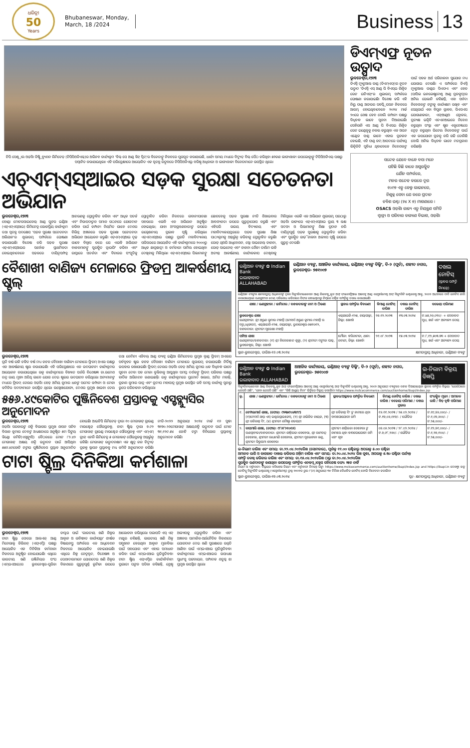ଧରିତ୍ରୀ
50
Years
Bhubaneswar, Monday,
March, 18 /2024
Business 13
ଟିପି ସେଣ୍ଟ୍ରାଲ ଓଡ଼ିଶା ଡିଷ୍ଟ୍ରିବ୍ୟୁଶନ ଲିମିଟେଡ୍ (ଟିପିସିଓଡିଏଲ୍)ର ଅଭିନବ କାର୍ଯ୍ୟକ୍ରମ 'ବିଲ୍ ପେ ଆଣ୍ଡ ୱିନ୍ ସ୍କିମ୍'ର ବିଜେତାଙ୍କୁ ନିକଟରେ ପୁରସ୍କୃତ କରାଯାଇଛି, ଧାର୍ଯ୍ୟ ସମୟ ମଧ୍ୟରେ ବିଦ୍ୟୁତ୍ ବିଲ୍ ପୈଠ କରିଥିବା ୫୬ଜଣ ଭାଗ୍ୟଶାଳୀ ଉପଭୋକ୍ତାଙ୍କୁ ଟିପିସିଓଡିଏଲ୍ ପକ୍ଷରୁ ସମ୍ମାନିତ କରାଯାଇଥିଲା। ଏହି ପରିପ୍ରେକ୍ଷୀରେ ଆୟୋଜିତ ଏକ ସ୍ୱତନ୍ତ୍ର ଉତ୍ସବରେ ଟିପିସିଓଡିଏଲ୍ର ବରିଷ୍ଠ ଅଧିକାରୀ ଓ ଭାଗ୍ୟଶାଳୀ ବିଜେତାମାନେ ଉପସ୍ଥିତ ଥିଲେ।
ଏଚ୍ଏମ୍ଏସ୍ଆଇର ସଡ଼କ ସୁରକ୍ଷା ସଚେତନତା ଅଭିଯାନ
ଭୁବନେଶ୍ୱର,୧୭।୩
ହୋଣ୍ଡା ମୋଟରସାଇକେଲ୍ ଆଣ୍ଡ ସ୍କୁଟର ଇଣ୍ଡିଆ (ଏଚ୍ଏମ୍ଏସ୍ଆଇ) ଲିମିଟେଡ୍ର ଲୋକପ୍ରିୟ କାର୍ଯ୍ୟକ୍ରମ ତଥା ସ୍ୱତନ୍ତ୍ର ପଦକ୍ଷେପ 'ସଡ଼କ ସୁରକ୍ଷା ସଚେତନତା ଅଭିଯାନ'ର ଶୁଭାରମ୍ଭ ସମ୍ପର୍କରେ ଘୋଷଣା କରାଯାଇଛି। ବିଶେଷ କରି ସଡ଼କ ସୁରକ୍ଷା ଏଚ୍ଏମ୍ଏସ୍ଆଇର ସର୍ବୋଚ୍ଚ ପ୍ରାଥମିକତା ହୋଇଥିବାବେଳେ ସଡ଼କରେ ଦାୟିତ୍ୱସମ୍ପନ୍ନ ଆଚରଣକୁ ପ୍ରୋତ୍ସାହିତ କରିବା ଏବଂ ଅଧିକ ସତର୍କ ଏବଂ ନିରାପଦାତ୍ମକ ସମାଜ ଗଠନରେ ଯୋଗଦାନ କରିବା ପାଇଁ କମ୍ପାନୀ ନିୟମିତ ଭାବେ ଦେଶର ବିଭିନ୍ନ ଅଞ୍ଚଳରେ ସଡ଼କ ସୁରକ୍ଷା ସଚେତନତା ଅଭିଯାନ ଆୟୋଜନ କରୁଛି। ଏଚ୍ଏମ୍ଏସ୍ଆଇ ଦୃଢ଼ ଭାବେ ବିଶ୍ୱାସ କରେ ଯେ ଏଭଳି ଅଭିଯାନ ବାଳକମାନଙ୍କୁ ସୁରକ୍ଷିତ ଡ୍ରାଇଭିଂ କରିବା ଏବଂ ରାସ୍ତାରେ ସତର୍କତା ଏବଂ ବିଚାରର ସଂସ୍କୃତିକୁ ପ୍ରୋତ୍ସାହିତ କରିବ। ନିକଟରେ ଭବାନୀପାଟଣା ସହରରେ ଏଭଳି ଏକ ଅଭିଯାନ ଅନୁଷ୍ଠିତ ହୋଇଥିଲା; ଯାହା ଅଂଶଗ୍ରହଣକାରୀଙ୍କ ଉପରେ ଉଲ୍ଲେଖନୀୟ ପ୍ରଭାବ ସୃଷ୍ଟି କରିଥିଲା। ଏଚ୍ଏମ୍ଏସ୍ଆଇ ପକ୍ଷରୁ ପ୍ରଗତି ମହାବିଦ୍ୟାଳୟ ପରିସରରେ ଆୟୋଜିତ ଏହି କାର୍ଯ୍ୟକ୍ରମରେ ୨୦୦୦ରୁ ଅଧିକ ଛାତ୍ରଛାତ୍ରୀ ଓ କର୍ମଚାରୀ ସାମିଲ ହୋଇଥିବା ଦେଖିବାକୁ ମିଳିଥିଲା। ଏଚ୍ଏମ୍ଏସ୍ଆଇ ପିଲାମାନଙ୍କୁ ଛୋଟବେଳୁ ସଡ଼କ ସୁରକ୍ଷା ନୀତି ଶିଖାଇବାର ଆବଶ୍ୟକତା ଉପରେ ଗୁରୁତ୍ୱାରୋପ କରୁଛି ଏବଂ ଏହିପରି ଉଭୟ ବିଦ୍ୟାଳୟ ଏବଂ ମହାବିଦ୍ୟାଳୟସ୍ତରରେ ସଡ଼କ ସୁରକ୍ଷା ଶିକ୍ଷା ପାଠ୍ୟକ୍ରମକୁ ଅନ୍ତର୍ଭୁକ୍ତ କରିବାକୁ ପ୍ରୋତ୍ସାହିତ କରୁଛି। ରୋଡ୍ ଥିଓରି ଅଧିବେଶନ, ସ୍ଲୋ ସାଇକେଲ୍ ଚାଳନା, ରୋଡ୍ ସାଇନେଜ୍ ଏବଂ ଚାଳନା ଶୈଳୀ ତାଲିମ ଭଳି ଅତ୍ୟନ୍ତ ଆକର୍ଷଣୀୟ କାର୍ଯ୍ୟକଳାପ ଦେଖିବାକୁ ମିଳିଥିଲା। ଏଭଳି ଏକ ଅଭିଯାନ ଶୁଭାରମ୍ଭ ପରଠାରୁ ଓଡ଼ିଶା ରାଜ୍ୟରେ ଏଚ୍ଏମ୍ଏସ୍ଆଇ ପ୍ରାୟ ୩ ଲକ୍ଷ ସଦସ୍ୟ ଓ ପିଲାମାନଙ୍କୁ ଶିକ୍ଷା ପ୍ରଦାନ କରି ଦାୟିତ୍ୱପୂର୍ଣ୍ଣ ସଡ଼କ ସୁରକ୍ଷାକୁ ପ୍ରୋତ୍ସାହିତ କରିବା ଏବଂ ସୁରକ୍ଷିତ ଗାଡ଼ି ଚାଳନା ଅଭ୍ୟାସ ସୃଷ୍ଟି ଉପରେ ଗୁରୁତ୍ୱ ଦେଉଛି।
ଡିଏମ୍ଏଫ୍ର ନୂତନ ଉତ୍ପାଦ
ଭୁବନେଶ୍ୱର,୧୭।୩
ଡିଏସ୍ପି ମ୍ୟୁଚୁଆଲ ଫଣ୍ଡ (ଡିଏମ୍ଏଫ୍)ର ନୂତନ ଉତ୍ପାଦ 'ଡିଏସ୍ପି ଏସ୍ ଆଣ୍ଡ ପି ବିଏସ୍ଇ ଲିକ୍ୱିଡ ରେଟ ଇଟିଏଫ୍'ର ଶୁଭାରମ୍ଭ ସମ୍ପର୍କରେ ଘୋଷଣା କରାଯାଇଛି। ବିଶେଷ କରି ଏହି ନିୟୁ ଫଣ୍ଡ ଅଫରର ସବସ୍କ୍ରିପସନ ନିକଟରେ ଆରମ୍ଭ ହୋଇଥିବାବେଳେ ୨୦୨୪ ମାର୍ଚ୍ଚ ୨୦ରେ ଶେଷ ହେବ ବୋଲି କମ୍ପାନୀ ପକ୍ଷରୁ ବିଧିବଦ୍ଧ ଭାବେ ସୂଚନା ଦିଆଯାଇଛି। ସେହିଭଳି ଏସ ଆଣ୍ଡ ପି ବିଏସଇ ଲିକ୍ୱିଡ ରେଟ ଇଣ୍ଡେକ୍ସକୁ ନକଲ କରୁଥିବା ଏକ ଓପନ ଏଣ୍ଡେଡ ଫଣ୍ଡ ଭାବେ ଏହାର ପ୍ରଚଳନ ହୋଇଛି, ଏହି ଫଣ୍ଡ କମ୍ ଆପଦରେ ପର୍ଯ୍ୟାପ୍ତ ଲିକ୍ୱିଡିଟି ସୁବିଧା ଥିବାବେଳେ ନିବେଶକଙ୍କ ପାଇଁ ସହଜ ଅର୍ଥ ପରିଚାଳନା ସୁଯୋଗ ମଧ୍ୟ ଯୋଗାଇ ଦେଉଛି। ଏ ସମ୍ପର୍କରେ ଡିଏସ୍ପି ମ୍ୟୁଚୁଆଲ ଫଣ୍ଡର ସିଏଫଏ ଏବଂ ହେଡ (ପାସିଭ ଇନଭେଷ୍ଟମେଣ୍ଟ ଆଣ୍ଡ ପ୍ରଡକ୍ଟସ୍)ର ଅନିଲ ଘେଲାନି କହିଛନ୍ତି, ଏହା ସର୍ବଦା ନିବେଶକଙ୍କ ଟଙ୍କାକୁ କାର୍ଯ୍ୟକ୍ଷମ ରଖିବ ଏବଂ ସେଥିପାଇଁ ଏହା ବିପୁଳ ଗ୍ରାହକ, ପିଏସଏସ ଯୋଗାଣକାରୀ, ଏଫ୍ଆଣ୍ଡଓ ବ୍ରୋକର, ପ୍ରତ୍ୟକ୍ଷ ଇକ୍ୱିଟି ଏଚଏନଆଇରେ ନିବେଶ କରୁଥିବା ସଂସ୍ଥା ଏବଂ ଷ୍ଟକ ଏକ୍ସଚେଞ୍ଜରେ ଟ୍ରେଡ୍ କରୁଥିବା ରିଟେଲ ନିବେଶକଙ୍କ ପାଇଁ ଏକ ଉପଯୋଗୀ ପ୍ରଡକ୍ଟ କରି ଗଢି ତୋଳିଛି ବୋଲି ଅନିଲ ବିଧିବଦ୍ଧ ଭାବେ ମତପ୍ରକାଶ କରିଛନ୍ତି।
ସନ୍ଦେହ ଯେବେ ବାନ୍ଧେ ବସା ମନେ
ଘଟିଛି କିଛି କାଳେ ଅସୁରକ୍ଷିତ
ଯୌନ ସମ୍ପର୍କରେ,
ମନର ସନ୍ଦେହ କରରେ ଦୂର
୧୦୯୭ ଏଡ୍ସ ହେଲ୍ପ ଲାଇନରେ,
ନିଶୁଳ୍କ ସେବା ଯେ କରେ ପ୍ରଦାନ
ଚବିଶ ଘଣ୍ଟା (୨୪ X ୭) ମାଗଣାରେ ।
OSACS ଓଡ଼ିଶା ରାଜ୍ୟ ଏଡ୍ସ ନିୟନ୍ତ୍ରଣ ସମିତି
ସ୍ୱାସ୍ଥ୍ୟ ଓ ପରିବାର କଲ୍ୟାଣ ବିଭାଗ, ଓଡ଼ିଶା
ବୈଶାଖୀ ବାଣିଜ୍ୟ ମେଳାରେ ଫ୍ରିଡମ୍ର ଆକର୍ଷଣୀୟ ଷ୍ଟଲ୍
ଭୁବନେଶ୍ୱର,୧୭।୩
ପ୍ରତି ବର୍ଷ ଭଳି ଚଳିତ ବର୍ଷ ମଧ୍ୟ କଟକ ବୈଶାଖୀ ବାଣିଜ୍ୟ ମେଳାରେ ଫ୍ରିଡମ୍ ଅଏଲ ପକ୍ଷରୁ ଏକ ଆକର୍ଷଣୀୟ ଷ୍ଟଲ କରାଯାଇଛି। ଏହି ପରିପ୍ରେକ୍ଷୀରେ ଏକ ଉଦଘାଟନୀ କାର୍ଯ୍ୟକ୍ରମର ଆୟୋଜନ କରାଯାଇଥିଲା। ଉକ୍ତ କାର୍ଯ୍ୟକ୍ରମରେ ବିଖ୍ୟାତ ସର୍ଜରି ବିଶେଷଜ୍ଞ ଡା.ଉମେଶ ଚନ୍ଦ୍ର ରାୟ ମୁଖ୍ୟ ଅତିଥି ଭାବେ ଯୋଗ ଦେଇ ଷ୍ଟଲର ଉଦଘାଟନ କରିଥିଲେ। ଅନ୍ୟମାନଙ୍କ ମଧ୍ୟରେ ଫ୍ରିଡମ୍ ତେଲର ଓଡ଼ିଶା ହେଡ୍ ଅମିୟ କୁମାର ଧଳଙ୍କ ସମେତ କମ୍ପାନୀ ଓ ମେଳା କମିଟିର ସଦସ୍ୟମାନେ ଉପସ୍ଥିତ ଥିଲେ। ଉଲ୍ଲେଖଯୋଗ୍ୟ, ଦେଶର ପ୍ରମୁଖ ଖାଇବା ତେଲ ତଥା ଜେମିନୀ ଏଡିବଲ୍ ଆଣ୍ଡ ଫ୍ୟାଟ୍ସ ଇଣ୍ଡିଆ ଲିମିଟେଡର ପ୍ରମୁଖ ବ୍ରାଣ୍ଡ ଫ୍ରିଡମ୍ ଅଏଲର ସର୍ବବୃହତ ଷ୍ଟଲ କଟକ ବୈଶାଖୀ ବାଣିଜ୍ୟ ମେଳାରେ ଶୁଭାରମ୍ଭ କରାଯାଇଛି। ନିର୍ଦ୍ଦିଷ୍ଟ ଉପହାର ରଖାଯାଇଛି। ଫ୍ରିଡମ୍ ତେଲର ଓଡ଼ିଶା ହେଡ୍ ଅମିୟ କୁମାର ଧଳ ବିଧିବଦ୍ଧ ଭାବେ ସୂଚନା ଦେବା ସହ ମେଳା ବୁଲିବାକୁ ଆସୁଥିବା ସମସ୍ତ ଦର୍ଶକଙ୍କୁ ଫ୍ରିଡମ୍ ପରିବାର ପକ୍ଷରୁ ହାର୍ଦ୍ଦିକ ଅଭିନନ୍ଦନ ଜଣାଇଛନ୍ତି। ଉକ୍ତ କାର୍ଯ୍ୟକ୍ରମରେ ପ୍ରମୋଦ ଖଲାର, ଅମିତ ମହାନ୍ତି, ପ୍ରକାଶ କୁମାର ପାତ୍ର ଏବଂ ପ୍ରଦୀପ ମହାପାତ୍ର ପ୍ରମୁଖ ଉପସ୍ଥିତ ରହି ସମସ୍ତ କାର୍ଯ୍ୟକୁ ସୁଚାରୁ ରୂପେ ପରିଚାଳନା କରିଥିଲେ।
୫୫୬.୪୯କୋଟିର ପୁଞ୍ଜିନିବେଶ ପ୍ରସ୍ତାବକୁ ଏସ୍ଡବ୍ଲ୍ୟୁସିର ଅନୁମୋଦନ
ଭୁବନେଶ୍ୱର,୧୭।୩
ଓଡ଼ିଶା ସରକାରଙ୍କ ଶକ୍ତି ବିଭାଗର ପ୍ରମୁଖ ଶାସନ ସଚିବ ବିଶାଳ କୁମାର ଦେବଙ୍କ ଅଧ୍ୟକ୍ଷତାରେ ଅନୁଷ୍ଠିତ ୫ମ ସିଙ୍ଗଲ୍ ୱିଣ୍ଡୋ କମିଟି(ଏସ୍ଡବ୍ଲ୍ୟୁସି) ବୈଠକରେ ମୋଟ ୮୨.୪୨ ମେଗାୱାଟ୍ ଅକ୍ଷୟ ଶକ୍ତି ଉତ୍ପାଦନ ପାଇଁ ଆସିଥିବା ୫୫୬.୪୯କୋଟି ଟଙ୍କାର ପୁଞ୍ଜିନିବେଶ ପ୍ରସ୍ତାବ ଅନୁମୋଦିତ ହୋଇଛି। ଆଇଟିସି ଲିମିଟେଡ୍ ଦ୍ୱାରା ୧୦ ମେଗାୱାଟ୍ ଗ୍ରାଉଣ୍ଡ ମାଉଣ୍ଟେଡ୍ ସୌରପ୍ରକଳ୍ପ, ଟାଟା ଷ୍ଟିଲ୍ ଦ୍ୱାରା ୭.୯୨ ମେଗାୱାଟ୍ ଗ୍ରାଉଣ୍ଡ ମାଉଣ୍ଟେଡ ସୌରପ୍ରକଳ୍ପ ଏବଂ ଏମ୍ଏମ୍ ଗ୍ରୀନ୍ ଏନର୍ଜି ଲିମିଟେଡ୍ର ୫ ମେଗାୱାଟ୍ ସୌରପ୍ରକଳ୍ପ ଅନ୍ତର୍ଭୁକ୍ତ ରହିଛି। ମେଗାୱାଟ୍ ଉତ୍ପାଦନକ୍ଷମ ଏକ କ୍ଷୁଦ୍ର ଜଳ ବିଦ୍ୟୁତ୍ ପ୍ରକଳ୍ପ ସ୍ଥାପନ ପ୍ରସ୍ତାବକୁ ମଧ୍ୟ କମିଟି ଅନୁମୋଦନ କରିଛି। ନୀତି-୨୦୨୨ ଅନୁଯାୟୀ ୨୦୨୪ ମାର୍ଚ୍ଚ ୧୬ ସୁଦ୍ଧା ୩୧୭୦.୨୬ମେଗାୱାଟ୍ ଅକ୍ଷୟଶକ୍ତି ଉତ୍ପାଦନ ପାଇଁ ମୋଟ ୩୧,୧୨୯.୫୪ କୋଟି ଟଙ୍କା ବିନିଯୋଗ ପ୍ରସ୍ତାବକୁ ଅନୁମୋଦନ କରିଛି।
ଟାଟା ଷ୍ଟିଲ୍ର ଦିନିକିଆ କର୍ମଶାଳା
ଭୁବନେଶ୍ୱର,୧୭।୩
ଟାଟା ଷ୍ଟିଲ୍ର ଫେରୋ ଆଲଏଜ୍ ଆଣ୍ଡ ମିନେରାଲ୍ସ ଡିଭିଜନ୍ (ଏଫ୍ଏମ୍ଡି) ପକ୍ଷରୁ ଆୟୋଜିତ ଏକ ଦିନିକିଆ କର୍ମଶାଳା ନିକଟରେ ଅନୁଷ୍ଠିତ ହୋଇଯାଇଛି। ଏଥିରେ ଭାରତୀୟ ଖଣି ଇଞ୍ଜିନିୟର ସଂଘ (ଏମ୍ଇଏଆଇ)ର ଭୁବନେଶ୍ୱର-ପୁରିଡା ଚାପ୍ଟର ପାଇଁ 'ଭାରତୀୟ ଖଣି ଶିଳ୍ପର ଆହ୍ୱାନ ଓ ଭବିଷ୍ୟତ କାର୍ଯ୍ୟପନ୍ଥା' ଶୀର୍ଷକ ବିଷୟବସ୍ତୁ ସମ୍ପର୍କରେ ଏକ ଅଧିବେଶନ ନିକଟରେ ଆୟୋଜିତ ହୋଇଯାଇଛି। ଏଥିରେ ଶିଳ୍ପ ନେତୃବୃନ୍ଦ, ବିଶେଷଜ୍ଞ ଓ ପେଶାଦାରମାନେ ଯୋଗଦେଇ ଖଣି ଶିଳ୍ପର ବିକାଶରେ ଗୁରୁତ୍ୱପୂର୍ଣ୍ଣ ଭୂମିକା ଉପରେ ଆଲୋଚନା କରିଥିଲେ। ସଭାପତି ଏସ୍ ଏନ୍ ମାଥୁର କହିଛନ୍ତି, ଭାରତୀୟ ଖଣି ଶିଳ୍ପ ସମ୍ମୁଖୀନ ହେଉଥିବା ଆହ୍ୱାନ ମୁକାବିଲା ପାଇଁ ସହଯୋଗ ଏବଂ ଏହାର ସମାଧାନ କରିବା ପାଇଁ ଏମ୍ଇଏଆଇ ପ୍ରତିଶ୍ରୁତିବଦ୍ଧ। ଟାଟା ଷ୍ଟିଲ୍ ଏଫ୍ଏମ୍ଡିର କାର୍ଯ୍ୟନିର୍ବାହୀ ପ୍ରଭାରୀ ପଙ୍କଜ ସତିଜା କହିଛନ୍ତି, ଶ୍ରେଷ୍ଠ ଅଭ୍ୟାସକୁ ପ୍ରୋତ୍ସାହିତ କରିବା ଏବଂ ଅଞ୍ଚଳର ସାମାଜିକ-ଅର୍ଥନୈତିକ ବିକାଶରେ ଯୋଗଦାନ ଦେଇ ଖଣି ସୁରକ୍ଷାରେ ଉନ୍ନତି ଆଣିବା ପାଇଁ ଏମ୍ଇଏଆଇ ପ୍ରତିଶ୍ରୁତିବଦ୍ଧ। କାର୍ଯ୍ୟକ୍ରମରେ ଏମ୍ଇଏଆଇର ଉପାଧ୍ୟକ୍ଷ ସୁଧାଂଶୁ ପଟ୍ଟନାୟକ, ସମ୍ପାଦକ ଶତ୍ରୁଘ୍ନ ଝା ପ୍ରମୁଖ ଉପସ୍ଥିତ ଥିଲେ।
ଇଣ୍ଡିଆନ ବ୍ୟାଙ୍କ ✿ Indian Bank
ଇଲାହାବାଦ ALLAHABAD
ଇଣ୍ଡିଆନ ବ୍ୟାଙ୍କ, ଆଞ୍ଚଳିକ କାର୍ଯ୍ୟାଳୟ, ଇଣ୍ଡିଆନ୍ ବ୍ୟାଙ୍କ ବିଲ୍ଡିଂ, ବି-୨ (ପୂର୍ବ), ଶହୀଦ ନଗର, ଭୁବନେଶ୍ୱର- ୭୫୧୦୦୭
ଦଖଲ ନୋଟିସ୍
(ସ୍ଥାବର ସମ୍ପତ୍ତି ନିମନ୍ତେ)
ଇଣ୍ଡିଆନ ବ୍ୟାଙ୍କର କ୍ଷମତାପ୍ରାପ୍ତ ଅଧିକାରୀଙ୍କ ଦ୍ୱାରା ସିକ୍ୟୁରିଟାଇଜେସନ ଆଣ୍ଡ ରିକନଷ୍ଟ୍ରକ୍ସନ ଅଫ୍ ଫାଇନାନ୍ସିଆଲ ଆସେଟ୍ସ ଆଣ୍ଡ ଏନ୍ଫୋର୍ସମେଣ୍ଟ ଅଫ୍ ସିକ୍ୟୁରିଟି ଇଣ୍ଟରେଷ୍ଟ ଆକ୍ଟ, ୨୦୦୨ ଅଧୀନରେ ଦାବି ନୋଟିସ ଜାରି କରାଯାଇଥିଲା। ଋଣଗ୍ରହୀତା ଦେୟ ପରିଶୋଧ କରିବାରେ ବିଫଳ ହୋଇଥିବାରୁ ନିମ୍ନରେ ବର୍ଣ୍ଣିତ ସମ୍ପତ୍ତିକୁ ଦଖଲ କରାଯାଇଛି।
| ଶାଖା / ଋଣଗ୍ରହୀତା / ଜାମିନ୍ଦାର / ବନ୍ଧକଦାତାଙ୍କ ନାମ ଓ ଠିକଣା | ସ୍ଥାବର ସମ୍ପତ୍ତିର ବିବରଣୀ | ଡିମାଣ୍ଡ ନୋଟିସ୍ ତାରିଖ | ଦଖଲ ନୋଟିସ୍ ତାରିଖ | ବକେୟା ପରିମାଣ |
| --- | --- | --- | --- | --- |
| ଭୁବନେଶ୍ୱର ଶାଖା ଋଣଗ୍ରହୀତା: ଶ୍ରୀ ଅରୁଣ କୁମାର ମହାନ୍ତି (ମେସର୍ସ ଅରୁଣ କୁମାର ମହାନ୍ତି ର ସତ୍ତ୍ୱାଧିକାରୀ), ଏଲ୍ଆଇଜି-୧୨୫, ନୟାପଲ୍ଲୀ, ଭୁବନେଶ୍ୱର-୭୫୧୦୧୨, ବନ୍ଧକଦାତା: ଶ୍ରୀମତୀ ସୁରେଖା ମହାନ୍ତି | ଏଲ୍ଆଇଜି-୧୨୫, ନୟାପଲ୍ଲୀ, ଜିଲ୍ଲା: ଖୋର୍ଦ୍ଧା | ୨୭.୧୨.୨୦୨୩ | ୧୩.୦୩.୨୦୨୪ | ଟ.୪୫,୨୬,୯୧୦/- + ସେବାବଦ ସୁଧ, ଖର୍ଚ୍ଚ ଏବଂ ଅନ୍ୟାନ୍ୟ ଦେୟ |
| ପଟିଆ ଶାଖା ଋଣଗ୍ରହୀତା/ବନ୍ଧକଦାତା: (୧) ଶ୍ରୀ ବିବେକାନନ୍ଦ ଶୁକ୍ଳା, (୨) ଶ୍ରୀମତୀ ସଙ୍ଗୀତା ପାତ୍ର, ଭୁବନେଶ୍ୱର, ଜିଲ୍ଲା: ଖୋର୍ଦ୍ଧା | ମୌଜା: ହରିଡାମଡା, ଥାନା: ଜଟଣୀ, ଜିଲ୍ଲା: ଖୋର୍ଦ୍ଧା | ୨୧.୦୮.୨୦୨୩ | ୧୫.୦୩.୨୦୨୪ | ଟ.୮,୧୨,୫୦୩.୭୩ + ସେବାବଦ ସୁଧ, ଖର୍ଚ୍ଚ ଏବଂ ଅନ୍ୟାନ୍ୟ ଦେୟ |
ସ୍ଥାନ-ଭୁବନେଶ୍ୱର, ତାରିଖ-୧୬.୦୩.୨୦୨୪ କ୍ଷମତାପ୍ରାପ୍ତ ଅଧିକାରୀ, ଇଣ୍ଡିଆନ ବ୍ୟାଙ୍କ
ଇଣ୍ଡିଆନ ବ୍ୟାଙ୍କ ✿ Indian Bank
ଇଲାହାବାଦ ALLAHABAD
ଆଞ୍ଚଳିକ କାର୍ଯ୍ୟାଳୟ, ଇଣ୍ଡିଆନ୍ ବ୍ୟାଙ୍କ ବିଲ୍ଡିଂ, ବି-୨ (ପୂର୍ବ), ଶହୀଦ ନଗର, ଭୁବନେଶ୍ୱର- ୭୫୧୦୦୭
ଇ-ନିଲାମ ବିକ୍ରୟ ବିଜ୍ଞପ୍ତି
ସିକ୍ୟୁରିଟାଇଜେସନ ଆଣ୍ଡ ରିକନଷ୍ଟ୍ରକ୍ସନ ଅଫ୍ ଫାଇନାନ୍ସିଆଲ ଆସେଟ୍ସ ଆଣ୍ଡ ଏନ୍ଫୋର୍ସମେଣ୍ଟ ଅଫ୍ ସିକ୍ୟୁରିଟି ଇଣ୍ଟରେଷ୍ଟ ଆକ୍ଟ, ୨୦୦୨ ଅନୁଯାୟୀ ବ୍ୟାଙ୍କରେ ବନ୍ଧକ ଦିଆଯାଇଥିବା ସ୍ଥାବର ସମ୍ପତ୍ତିର ବିକ୍ରୟ। "ଯେଉଁଠାରେ ଯେପରି ଅଛି", "ଯାହା ଯେପରି ଅଛି" ଏବଂ "କିଛି ଆଶ୍ରୟ ବିନା" ଭିତ୍ତିରେ ବିକ୍ରୟ କରାଯିବ। https://www.mstcecommerce.com/auctionhome/ibapi/index.jsp
| କ୍ର. | ଶାଖା / ଋଣଗ୍ରହୀତା / ଜାମିନ୍ଦାର / ବନ୍ଧକଦାତାଙ୍କ ନାମ ଓ ଠିକଣା | ସ୍ଥାବର/ଅସ୍ଥାବର ସମ୍ପତ୍ତିର ବିବରଣୀ | ଡିମାଣ୍ଡ ନୋଟିସ୍ ତାରିଖ / ଦଖଲ ତାରିଖ / ବକେୟା ପରିମାଣ / ଦଖଲ ପ୍ରକାର | ସଂରକ୍ଷିତ ମୂଲ୍ୟ / ଅମାନତ ରାଶି / ବିଡ୍ ବୃଦ୍ଧି ପରିମାଣ |
| --- | --- | --- | --- | --- |
| ୧. | ଟେମ୍ପଲମାର୍ଗ ଶାଖା, (ଫୋନ୍: ୯୭୩୫୯୦୪୩୯୯) (୧)ମେସର୍ସ ଆର୍ ଏସ୍ ଇଣ୍ଟରପ୍ରାଇଜେସ୍, (୨) ଶ୍ରୀ ଅଭିଜିତ ନାୟକ, (୩) ଶ୍ରୀ ରବିକାନ୍ତ ସିଂ, (୪) ଶ୍ରୀମତୀ ଶର୍ମିଷ୍ଠା ଶତପଥୀ | ଶ୍ରୀ ରବିକାନ୍ତ ସିଂ ଙ୍କ ନାମରେ ଥିବା ବାସପୋଯୋଗୀ ଜମି | ୧୬.୧୧.୨୦୨୩ / ୨୫.୦୨.୨୦୨୪ / ଟ.୧୭,୦୬,୯୯୭/- / ଭୌତିକ | ଟ.୧୯,୭୬,୦୦୦/- / ଟ.୧,୯୭,୬୦୦/- / ଟ.୨୫,୦୦୦/- |
| ୨. | ବାଘମାରି ଶାଖା, (ଫୋନ୍: ୯୮୬୮୨୧୦୧୬) ଋଣଗ୍ରହୀତା/ବନ୍ଧକଦାତା: ଶ୍ରୀମତୀ ଶାନ୍ତିଲତା ବେହେରା, ଶ୍ରୀ ରାମଚନ୍ଦ୍ର ବେହେରା, ଶ୍ରୀମତୀ ରାଧାମଣି ବେହେରା, ଶ୍ରୀମତୀ ସୁଲୋଚନା କଣ୍ଡ, ଶ୍ରୀମତୀ କିରୁପମା ବେହେରା | ଶ୍ରୀମତୀ ଶାନ୍ତିଲତା ବେହେରା ଙ୍କ ନାମରେ ଥିବା ବାସପୋଯୋଗୀ ଜମି ଏବଂ ଗୃହ | ୦୭.୦୬.୨୦୨୩ / ୨୮.୦୨.୨୦୨୪ / ଟ.୭,୯୮,୨୬୦/- / ଭୌତିକ | ଟ.୧୨,୭୧,୦୦୦/- / ଟ.୧,୨୭,୧୦୦/- / ଟ.୨୫,୦୦୦/- |
ଇ-ନିଲାମ ତାରିଖ ଏବଂ ସମୟ: ତା.୨୨.୦୪.୨୦୨୪ରିଖ (ସୋମବାର), ପୂର୍ବାହ୍ନ ୧୧.୦୦ ଘଣ୍ଟିକାରୁ ଅପରାହ୍ନ ୫.୦୦ ଘଣ୍ଟିକା
ଅମାନତ ରାଶି ଓ କାଗଜାତ ଦାଖଲ କରିବାର ଅନ୍ତିମ ତାରିଖ ଏବଂ ସମୟ: ତା.୨୦.୦୪.୨୦୨୪ ରିଖ ସୁଦ୍ଧା, ଅପରାହ୍ନ ୫.୩୦ ଘଣ୍ଟିକା ପର୍ଯ୍ୟନ୍ତ
ସମ୍ପତ୍ତି ତନଖି କରିବାର ତାରିଖ ଏବଂ ସମୟ: ତା.୧୫.୦୪.୨୦୨୪ରିଖ ଠାରୁ ତା.୨୦.୦୪.୨୦୨୪ରିଖ
ସୁରକ୍ଷିତ ଋଣଦାତାଙ୍କୁ ଜଣାଥିବା ଉପରୋକ୍ତ ସମ୍ପତ୍ତିର ଏନକମ୍ବ୍ରାନ୍ସେସ ସବିଶେଷ ତଥ୍ୟ: ଜ୍ଞାତ ନାହିଁ
ନିୟମ ଓ ସର୍ତ୍ତାବଳୀ: ବିକ୍ରୟର ସବିଶେଷ ନିୟମ ଏବଂ ସର୍ତ୍ତାବଳୀ ନିମନ୍ତେ ଲିଙ୍କ: https://www.mstcecommerce.com/auctionhome/ibapi/index.jsp and https://ibapi.in ଦେଖନ୍ତୁ। ଉକ୍ତ ନୋଟିସ୍କୁ ସିକ୍ୟୁରିଟି ଇଣ୍ଟରେଷ୍ଟ (ଏନ୍ଫୋର୍ସମେଣ୍ଟ) ରୁଲ୍ସ ୨୦୦୨ର ରୁଲ ୮(୬) ଅନୁଯାୟୀ ୩୦ ଦିନିଆ ବୈଧାନିକ ନୋଟିସ୍ ବୋଲି ବିବେଚନା କରାଯିବ।
ସ୍ଥାନ-ଭୁବନେଶ୍ୱର, ତାରିଖ-୧୭.୦୩.୨୦୨୪ ସ୍ୱା/- କ୍ଷମତାପ୍ରାପ୍ତ ଅଧିକାରୀ, ଇଣ୍ଡିଆନ ବ୍ୟାଙ୍କ